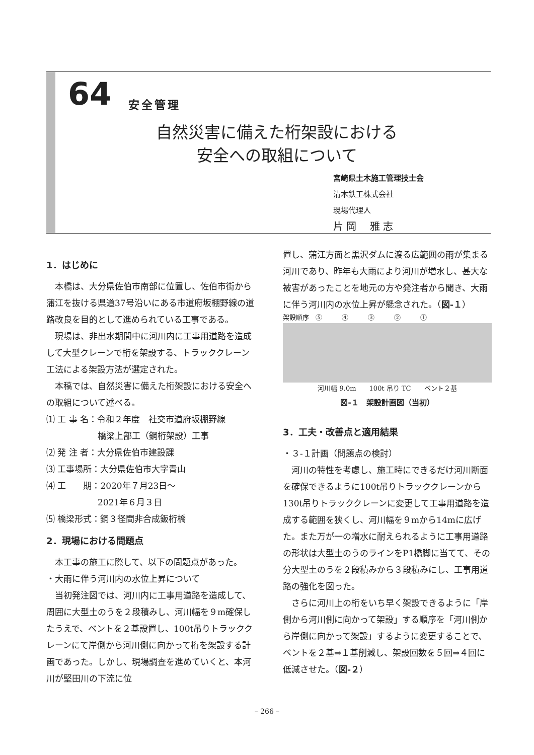64 安全管理
自然災害に備えた桁架設における
安全への取組について
宮崎県土木施工管理技士会
清本鉄工株式会社
現場代理人
片 岡　 雅 志
1．はじめに
　本橋は、大分県佐伯市南部に位置し、佐伯市街から蒲江を抜ける県道37号沿いにある市道府坂棚野線の道路改良を目的として進められている工事である。
　現場は、非出水期間中に河川内に工事用道路を造成して大型クレーンで桁を架設する、トラッククレーン工法による架設方法が選定された。
　本稿では、自然災害に備えた桁架設における安全への取組について述べる。
⑴ 工 事 名：令和２年度　社交市道府坂棚野線
　　　　　　橋梁上部工（鋼桁架設）工事
⑵ 発 注 者：大分県佐伯市建設課
⑶ 工事場所：大分県佐伯市大字青山
⑷ 工　　期：2020年７月23日～
　　　　　　2021年６月３日
⑸ 橋梁形式：鋼３径間非合成鈑桁橋
2．現場における問題点
　本工事の施工に際して、以下の問題点があった。
・大雨に伴う河川内の水位上昇について
　当初発注図では、河川内に工事用道路を造成して、周囲に大型土のうを２段積みし、河川幅を９m確保したうえで、ベントを２基設置し、100t吊りトラッククレーンにて岸側から河川側に向かって桁を架設する計画であった。しかし、現場調査を進めていくと、本河川が堅田川の下流に位
置し、蒲江方面と黒沢ダムに渡る広範囲の雨が集まる河川であり、昨年も大雨により河川が増水し、甚大な被害があったことを地元の方や発注者から聞き、大雨に伴う河川内の水位上昇が懸念された。（図-１）
架設順序　⑤　　　④　　　③　　　②　　　①
河川幅 9.0m　　100t 吊り TC　　ベント２基
図-１　架設計画図（当初）
3．工夫・改善点と適用結果
・３-１計画（問題点の検討）
　河川の特性を考慮し、施工時にできるだけ河川断面を確保できるように100t吊りトラッククレーンから130t吊りトラッククレーンに変更して工事用道路を造成する範囲を狭くし、河川幅を９mから14mに広げた。また万が一の増水に耐えられるように工事用道路の形状は大型土のうのラインをP1橋脚に当てて、その分大型土のうを２段積みから３段積みにし、工事用道路の強化を図った。
　さらに河川上の桁をいち早く架設できるように「岸側から河川側に向かって架設」する順序を「河川側から岸側に向かって架設」するように変更することで、ベントを２基⇒１基削減し、架設回数を５回⇒４回に低減させた。（図-２）
– 266 –